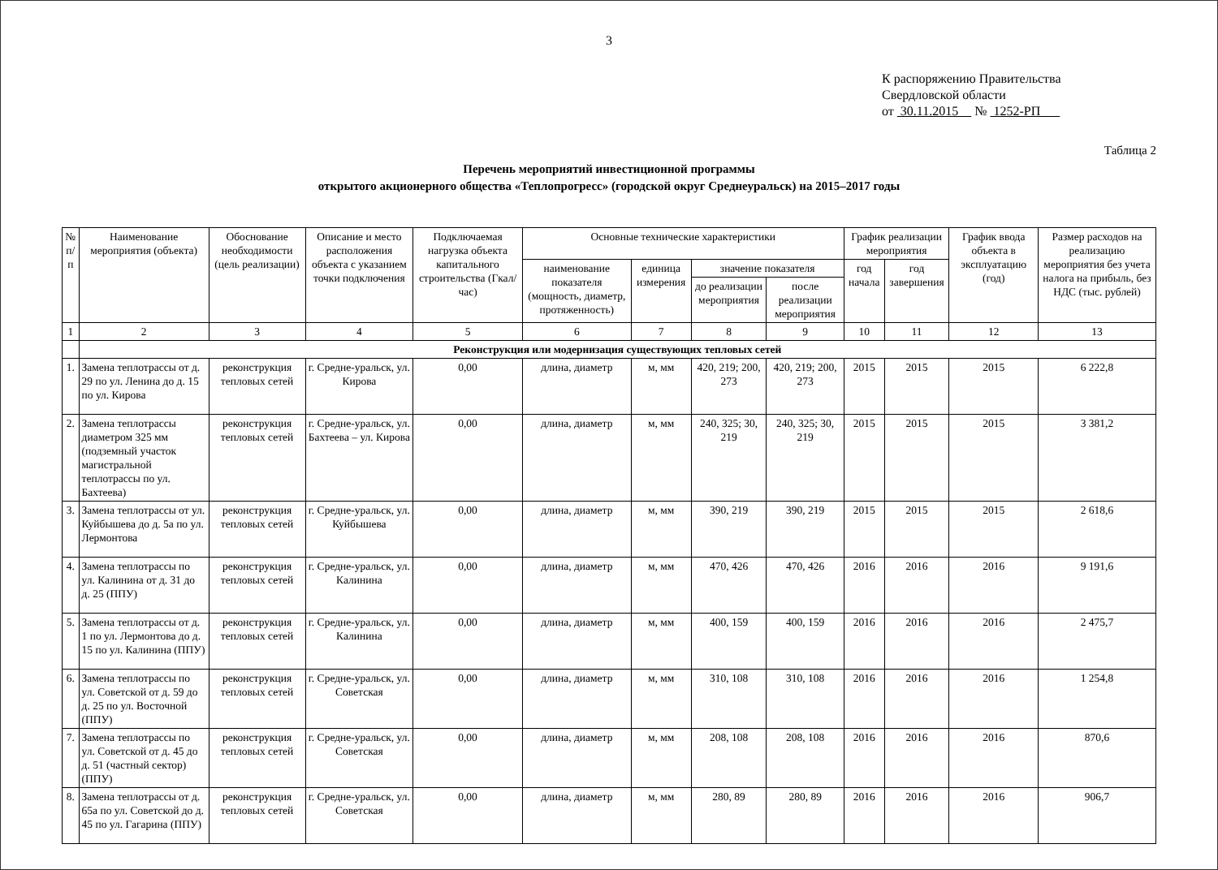3
К распоряжению Правительства
Свердловской области
от 30.11.2015 № 1252-РП
Таблица 2
Перечень мероприятий инвестиционной программы
открытого акционерного общества «Теплопрогресс» (городской округ Среднеуральск) на 2015–2017 годы
| № п/п | Наименование мероприятия (объекта) | Обоснование необходимости (цель реализации) | Описание и место расположения объекта с указанием точки подключения | Подключаемая нагрузка объекта капитального строительства (Гкал/час) | Основные технические характеристики | | | | График реализации мероприятия | | График ввода объекта в эксплуатацию (год) | Размер расходов на реализацию мероприятия без учета налога на прибыль, без НДС (тыс. рублей) |
| --- | --- | --- | --- | --- | --- | --- | --- | --- | --- | --- | --- | --- |
| | | | | | наименование показателя (мощность, диаметр, протяженность) | единица измерения | значение показателя | | год начала | год завершения | | |
| | | | | | | | до реализации мероприятия | после реализации мероприятия | | | | |
| 1 | 2 | 3 | 4 | 5 | 6 | 7 | 8 | 9 | 10 | 11 | 12 | 13 |
| | Реконструкция или модернизация существующих тепловых сетей | | | | | | | | | | | |
| 1. | Замена теплотрассы от д. 29 по ул. Ленина до д. 15 по ул. Кирова | реконструкция тепловых сетей | г. Средне-уральск, ул. Кирова | 0,00 | длина, диаметр | м, мм | 420, 219; 200, 273 | 420, 219; 200, 273 | 2015 | 2015 | 2015 | 6 222,8 |
| 2. | Замена теплотрассы диаметром 325 мм (подземный участок магистральной теплотрассы по ул. Бахтеева) | реконструкция тепловых сетей | г. Средне-уральск, ул. Бахтеева – ул. Кирова | 0,00 | длина, диаметр | м, мм | 240, 325; 30, 219 | 240, 325; 30, 219 | 2015 | 2015 | 2015 | 3 381,2 |
| 3. | Замена теплотрассы от ул. Куйбышева до д. 5а по ул. Лермонтова | реконструкция тепловых сетей | г. Средне-уральск, ул. Куйбышева | 0,00 | длина, диаметр | м, мм | 390, 219 | 390, 219 | 2015 | 2015 | 2015 | 2 618,6 |
| 4. | Замена теплотрассы по ул. Калинина от д. 31 до д. 25 (ППУ) | реконструкция тепловых сетей | г. Средне-уральск, ул. Калинина | 0,00 | длина, диаметр | м, мм | 470, 426 | 470, 426 | 2016 | 2016 | 2016 | 9 191,6 |
| 5. | Замена теплотрассы от д. 1 по ул. Лермонтова до д. 15 по ул. Калинина (ППУ) | реконструкция тепловых сетей | г. Средне-уральск, ул. Калинина | 0,00 | длина, диаметр | м, мм | 400, 159 | 400, 159 | 2016 | 2016 | 2016 | 2 475,7 |
| 6. | Замена теплотрассы по ул. Советской от д. 59 до д. 25 по ул. Восточной (ППУ) | реконструкция тепловых сетей | г. Средне-уральск, ул. Советская | 0,00 | длина, диаметр | м, мм | 310, 108 | 310, 108 | 2016 | 2016 | 2016 | 1 254,8 |
| 7. | Замена теплотрассы по ул. Советской от д. 45 до д. 51 (частный сектор) (ППУ) | реконструкция тепловых сетей | г. Средне-уральск, ул. Советская | 0,00 | длина, диаметр | м, мм | 208, 108 | 208, 108 | 2016 | 2016 | 2016 | 870,6 |
| 8. | Замена теплотрассы от д. 65а по ул. Советской до д. 45 по ул. Гагарина (ППУ) | реконструкция тепловых сетей | г. Средне-уральск, ул. Советская | 0,00 | длина, диаметр | м, мм | 280, 89 | 280, 89 | 2016 | 2016 | 2016 | 906,7 |